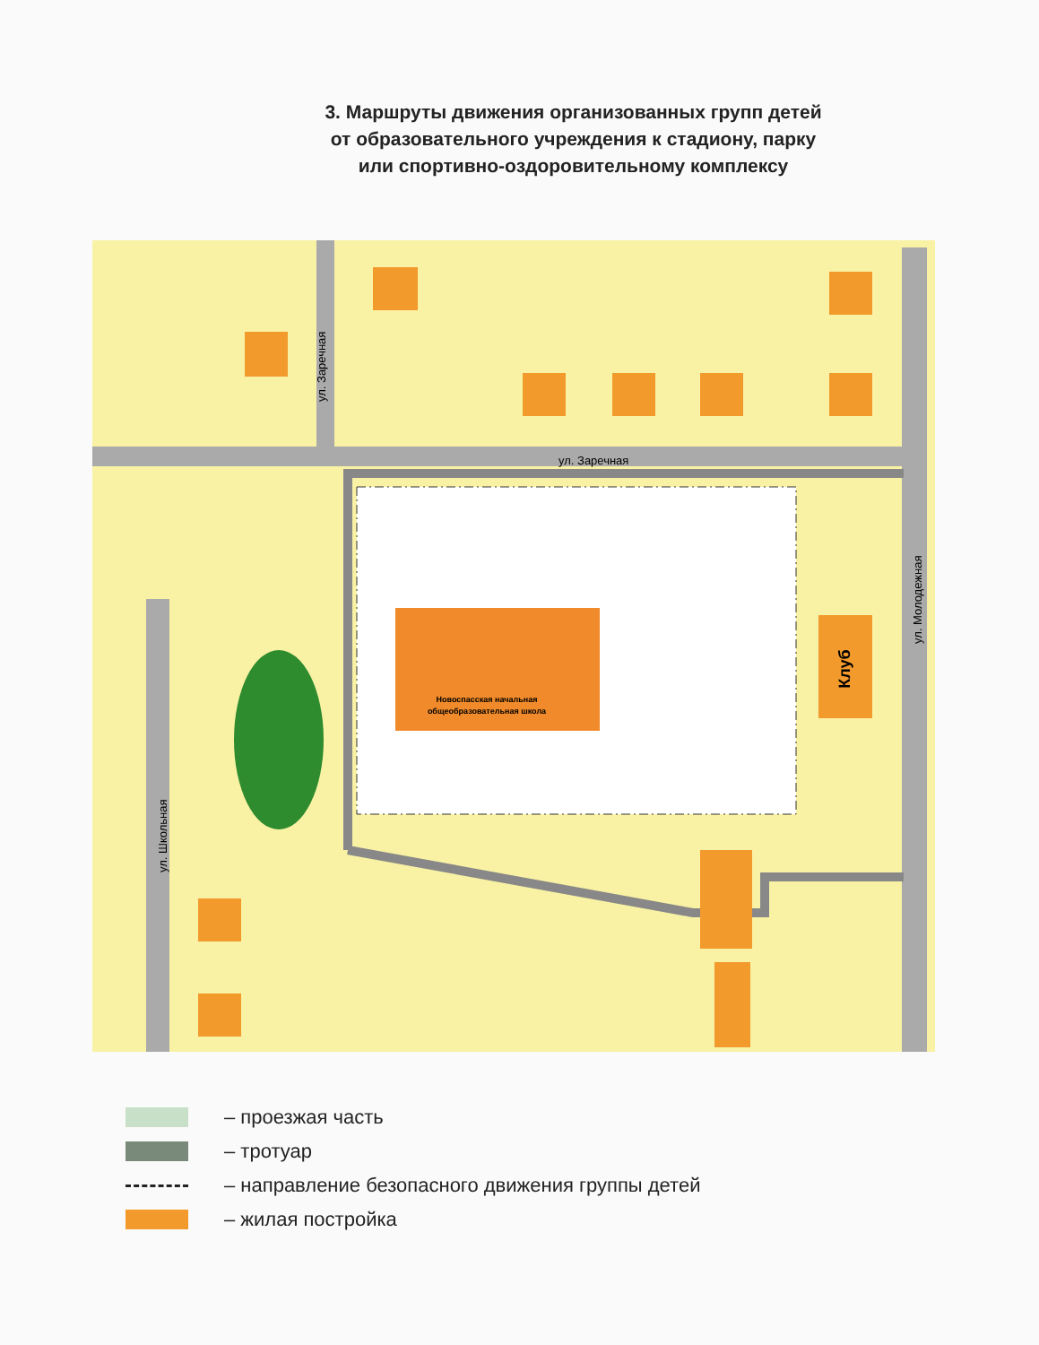3. Маршруты движения организованных групп детей
от образовательного учреждения к стадиону, парку
или спортивно-оздоровительному комплексу
Новоспасская начальная
общеобразовательная школа
Клуб
ул. Заречная
ул. Заречная
ул. Молодежная
ул. Школьная
– проезжая часть
– тротуар
– направление безопасного движения группы детей
– жилая постройка